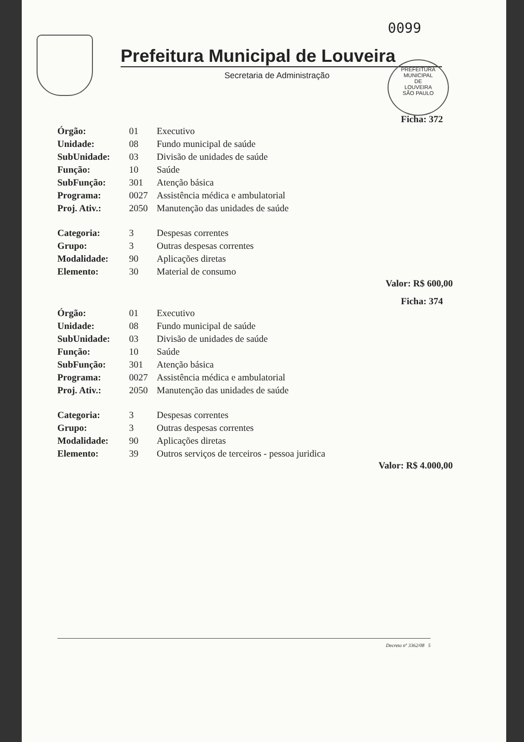0099
Prefeitura Municipal de Louveira
Secretaria de Administração
PREFEITURA MUNICIPAL
DE
LOUVEIRA
SÃO PAULO
Ficha: 372
| Órgão: | 01 | Executivo |
| Unidade: | 08 | Fundo municipal de saúde |
| SubUnidade: | 03 | Divisão de unidades de saúde |
| Função: | 10 | Saúde |
| SubFunção: | 301 | Atenção básica |
| Programa: | 0027 | Assistência médica e ambulatorial |
| Proj. Ativ.: | 2050 | Manutenção das unidades de saúde |
| Categoria: | 3 | Despesas correntes |
| Grupo: | 3 | Outras despesas correntes |
| Modalidade: | 90 | Aplicações diretas |
| Elemento: | 30 | Material de consumo |
Valor: R$ 600,00
Ficha: 374
| Órgão: | 01 | Executivo |
| Unidade: | 08 | Fundo municipal de saúde |
| SubUnidade: | 03 | Divisão de unidades de saúde |
| Função: | 10 | Saúde |
| SubFunção: | 301 | Atenção básica |
| Programa: | 0027 | Assistência médica e ambulatorial |
| Proj. Ativ.: | 2050 | Manutenção das unidades de saúde |
| Categoria: | 3 | Despesas correntes |
| Grupo: | 3 | Outras despesas correntes |
| Modalidade: | 90 | Aplicações diretas |
| Elemento: | 39 | Outros serviços de terceiros - pessoa juridica |
Valor: R$ 4.000,00
Decreto nº 3362/08 5